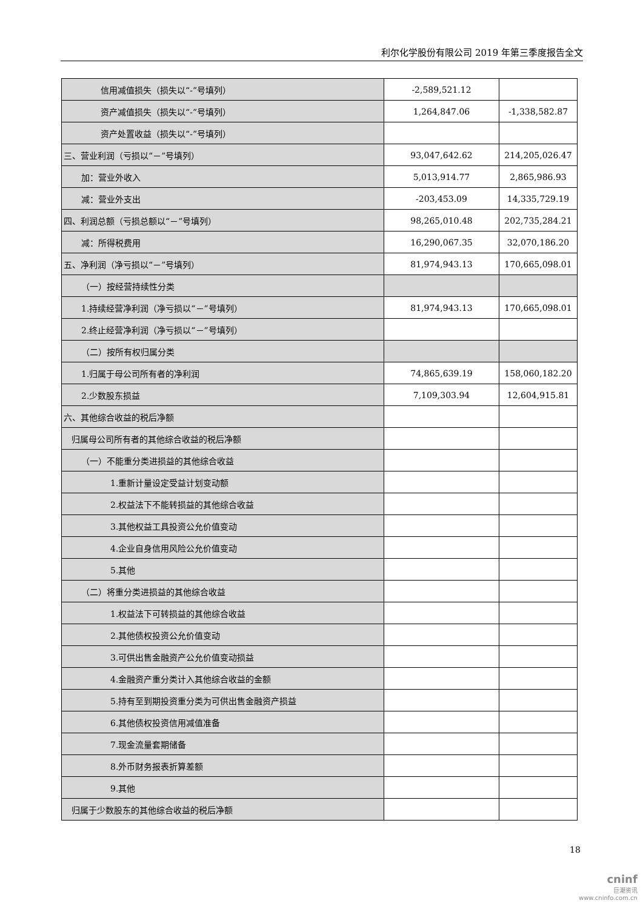利尔化学股份有限公司 2019 年第三季度报告全文
| 信用减值损失（损失以“-”号填列） | -2,589,521.12 | |
| 资产减值损失（损失以“-”号填列） | 1,264,847.06 | -1,338,582.87 |
| 资产处置收益（损失以“-”号填列） | | |
| 三、营业利润（亏损以“－”号填列） | 93,047,642.62 | 214,205,026.47 |
| 加：营业外收入 | 5,013,914.77 | 2,865,986.93 |
| 减：营业外支出 | -203,453.09 | 14,335,729.19 |
| 四、利润总额（亏损总额以“－”号填列） | 98,265,010.48 | 202,735,284.21 |
| 减：所得税费用 | 16,290,067.35 | 32,070,186.20 |
| 五、净利润（净亏损以“－”号填列） | 81,974,943.13 | 170,665,098.01 |
| （一）按经营持续性分类 | | |
| 1.持续经营净利润（净亏损以“－”号填列） | 81,974,943.13 | 170,665,098.01 |
| 2.终止经营净利润（净亏损以“－”号填列） | | |
| （二）按所有权归属分类 | | |
| 1.归属于母公司所有者的净利润 | 74,865,639.19 | 158,060,182.20 |
| 2.少数股东损益 | 7,109,303.94 | 12,604,915.81 |
| 六、其他综合收益的税后净额 | | |
| 归属母公司所有者的其他综合收益的税后净额 | | |
| （一）不能重分类进损益的其他综合收益 | | |
| 1.重新计量设定受益计划变动额 | | |
| 2.权益法下不能转损益的其他综合收益 | | |
| 3.其他权益工具投资公允价值变动 | | |
| 4.企业自身信用风险公允价值变动 | | |
| 5.其他 | | |
| （二）将重分类进损益的其他综合收益 | | |
| 1.权益法下可转损益的其他综合收益 | | |
| 2.其他债权投资公允价值变动 | | |
| 3.可供出售金融资产公允价值变动损益 | | |
| 4.金融资产重分类计入其他综合收益的金额 | | |
| 5.持有至到期投资重分类为可供出售金融资产损益 | | |
| 6.其他债权投资信用减值准备 | | |
| 7.现金流量套期储备 | | |
| 8.外币财务报表折算差额 | | |
| 9.其他 | | |
| 归属于少数股东的其他综合收益的税后净额 | | |
18
cninf
巨潮资讯
www.cninfo.com.cn